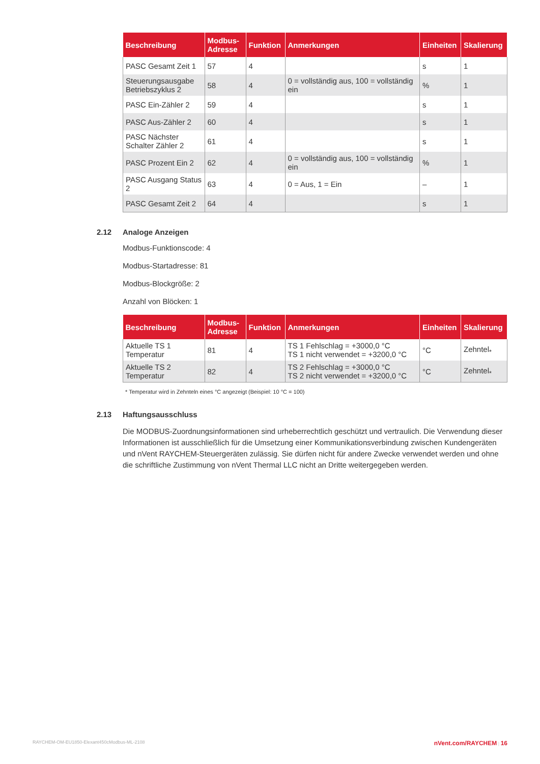| Beschreibung | Modbus- Adresse | Funktion | Anmerkungen | Einheiten | Skalierung |
| --- | --- | --- | --- | --- | --- |
| PASC Gesamt Zeit 1 | 57 | 4 | | s | 1 |
| Steuerungsausgabe Betriebszyklus 2 | 58 | 4 | 0 = vollständig aus, 100 = vollständig ein | % | 1 |
| PASC Ein-Zähler 2 | 59 | 4 | | s | 1 |
| PASC Aus-Zähler 2 | 60 | 4 | | s | 1 |
| PASC Nächster Schalter Zähler 2 | 61 | 4 | | s | 1 |
| PASC Prozent Ein 2 | 62 | 4 | 0 = vollständig aus, 100 = vollständig ein | % | 1 |
| PASC Ausgang Status 2 | 63 | 4 | 0 = Aus, 1 = Ein | – | 1 |
| PASC Gesamt Zeit 2 | 64 | 4 | | s | 1 |
2.12 Analoge Anzeigen
Modbus-Funktionscode: 4
Modbus-Startadresse: 81
Modbus-Blockgröße: 2
Anzahl von Blöcken: 1
| Beschreibung | Modbus- Adresse | Funktion | Anmerkungen | Einheiten | Skalierung |
| --- | --- | --- | --- | --- | --- |
| Aktuelle TS 1 Temperatur | 81 | 4 | TS 1 Fehlschlag = +3000,0 °C TS 1 nicht verwendet = +3200,0 °C | °C | Zehntel<sub>*</sub> |
| Aktuelle TS 2 Temperatur | 82 | 4 | TS 2 Fehlschlag = +3000,0 °C TS 2 nicht verwendet = +3200,0 °C | °C | Zehntel<sub>*</sub> |
* Temperatur wird in Zehnteln eines °C angezeigt (Beispiel: 10 °C = 100)
2.13 Haftungsausschluss
Die MODBUS-Zuordnungsinformationen sind urheberrechtlich geschützt und vertraulich. Die Verwendung dieser Informationen ist ausschließlich für die Umsetzung einer Kommunikationsverbindung zwischen Kundengeräten und nVent RAYCHEM-Steuergeräten zulässig. Sie dürfen nicht für andere Zwecke verwendet werden und ohne die schriftliche Zustimmung von nVent Thermal LLC nicht an Dritte weitergegeben werden.
RAYCHEM-OM-EU1850-Elexant450cModbus-ML-2108 nVent.com/RAYCHEM | 16